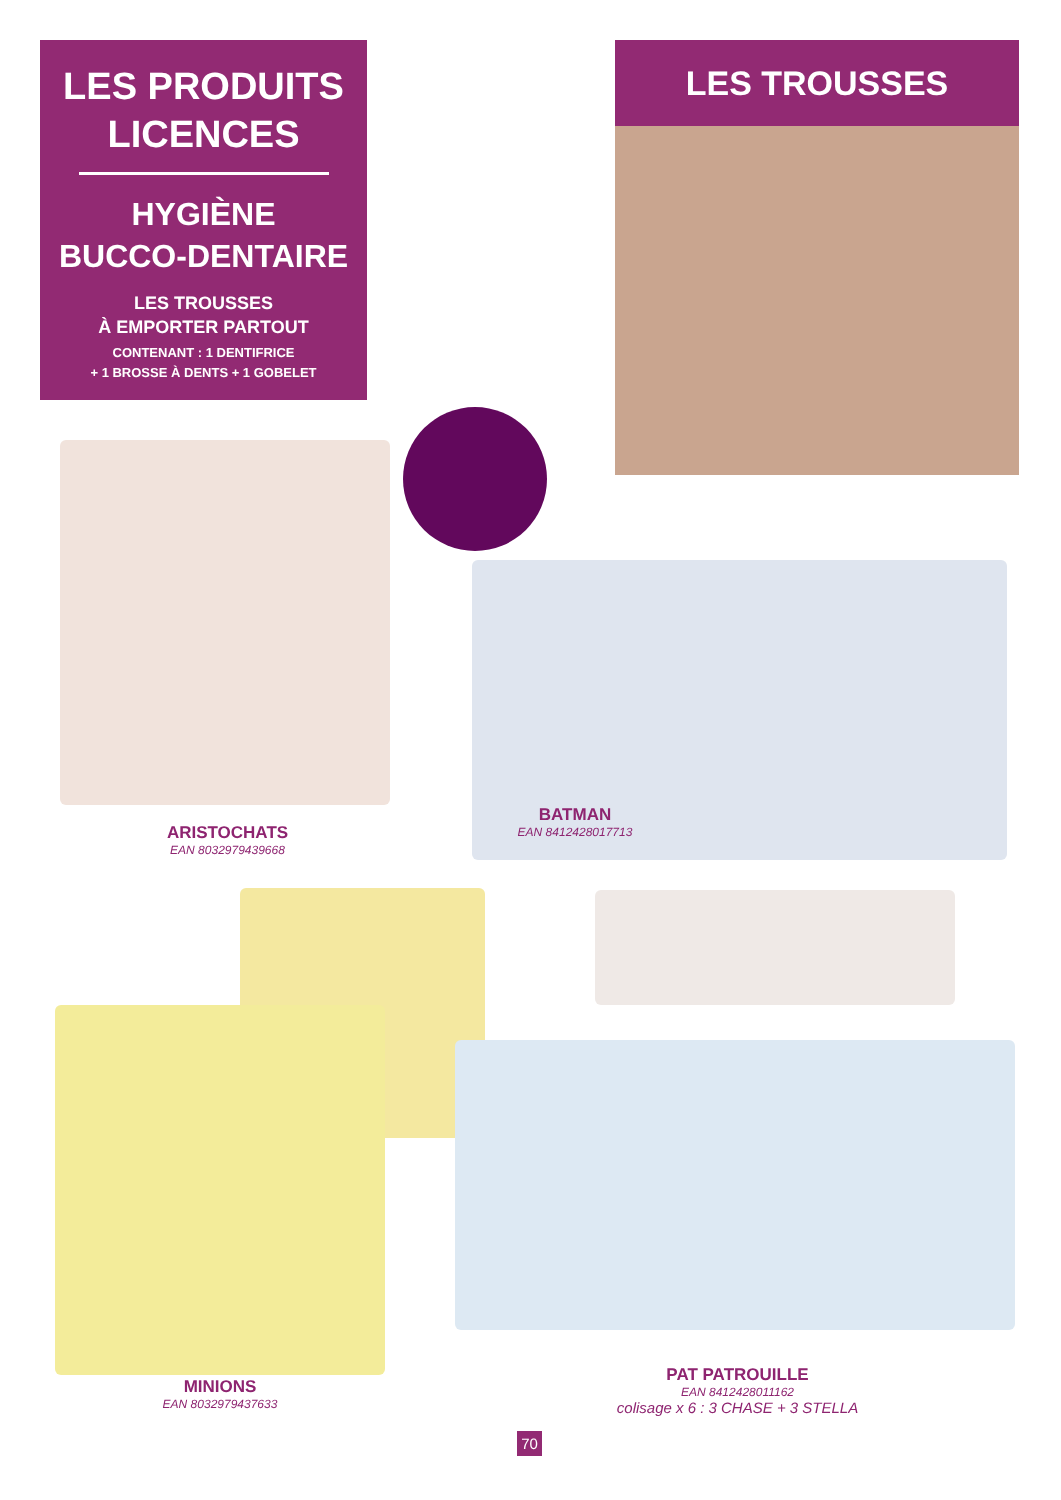LES PRODUITS
LICENCES
HYGIÈNE
BUCCO-DENTAIRE
LES TROUSSES
À EMPORTER PARTOUT
CONTENANT : 1 DENTIFRICE
+ 1 BROSSE À DENTS + 1 GOBELET
LES TROUSSES
ARISTOCHATS
EAN 8032979439668
BATMAN
EAN 8412428017713
MINIONS
EAN 8032979437633
PAT PATROUILLE
EAN 8412428011162
colisage x 6 : 3 CHASE + 3 STELLA
70